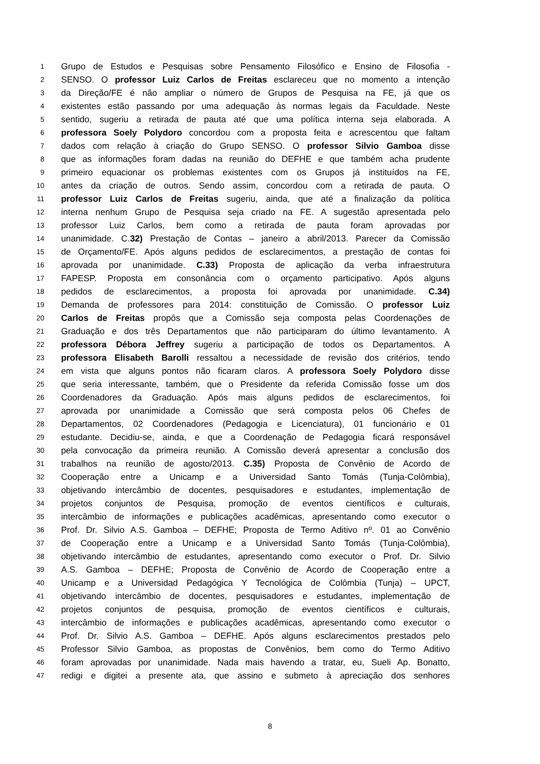1 Grupo de Estudos e Pesquisas sobre Pensamento Filosófico e Ensino de Filosofia -
2 SENSO. O professor Luiz Carlos de Freitas esclareceu que no momento a intenção
3 da Direção/FE é não ampliar o número de Grupos de Pesquisa na FE, já que os
4 existentes estão passando por uma adequação às normas legais da Faculdade. Neste
5 sentido, sugeriu a retirada de pauta até que uma política interna seja elaborada. A
6 professora Soely Polydoro concordou com a proposta feita e acrescentou que faltam
7 dados com relação à criação do Grupo SENSO. O professor Silvio Gamboa disse
8 que as informações foram dadas na reunião do DEFHE e que também acha prudente
9 primeiro equacionar os problemas existentes com os Grupos já instituídos na FE,
10 antes da criação de outros. Sendo assim, concordou com a retirada de pauta. O
11 professor Luiz Carlos de Freitas sugeriu, ainda, que até a finalização da política
12 interna nenhum Grupo de Pesquisa seja criado na FE. A sugestão apresentada pelo
13 professor Luiz Carlos, bem como a retirada de pauta foram aprovadas por
14 unanimidade. C.32) Prestação de Contas – janeiro a abril/2013. Parecer da Comissão
15 de Orçamento/FE. Após alguns pedidos de esclarecimentos, a prestação de contas foi
16 aprovada por unanimidade. C.33) Proposta de aplicação da verba infraestrutura
17 FAPESP. Proposta em consonância com o orçamento participativo. Após alguns
18 pedidos de esclarecimentos, a proposta foi aprovada por unanimidade. C.34)
19 Demanda de professores para 2014: constituição de Comissão. O professor Luiz
20 Carlos de Freitas propôs que a Comissão seja composta pelas Coordenações de
21 Graduação e dos três Departamentos que não participaram do último levantamento. A
22 professora Débora Jeffrey sugeriu a participação de todos os Departamentos. A
23 professora Elisabeth Barolli ressaltou a necessidade de revisão dos critérios, tendo
24 em vista que alguns pontos não ficaram claros. A professora Soely Polydoro disse
25 que seria interessante, também, que o Presidente da referida Comissão fosse um dos
26 Coordenadores da Graduação. Após mais alguns pedidos de esclarecimentos, foi
27 aprovada por unanimidade a Comissão que será composta pelos 06 Chefes de
28 Departamentos, 02 Coordenadores (Pedagogia e Licenciatura), 01 funcionário e 01
29 estudante. Decidiu-se, ainda, e que a Coordenação de Pedagogia ficará responsável
30 pela convocação da primeira reunião. A Comissão deverá apresentar a conclusão dos
31 trabalhos na reunião de agosto/2013. C.35) Proposta de Convênio de Acordo de
32 Cooperação entre a Unicamp e a Universidad Santo Tomás (Tunja-Colômbia),
33 objetivando intercâmbio de docentes, pesquisadores e estudantes, implementação de
34 projetos conjuntos de Pesquisa, promoção de eventos científicos e culturais,
35 intercâmbio de informações e publicações acadêmicas, apresentando como executor o
36 Prof. Dr. Silvio A.S. Gamboa – DEFHE; Proposta de Termo Aditivo nº. 01 ao Convênio
37 de Cooperação entre a Unicamp e a Universidad Santo Tomás (Tunja-Colômbia),
38 objetivando intercâmbio de estudantes, apresentando como executor o Prof. Dr. Silvio
39 A.S. Gamboa – DEFHE; Proposta de Convênio de Acordo de Cooperação entre a
40 Unicamp e a Universidad Pedagógica Y Tecnológica de Colômbia (Tunja) – UPCT,
41 objetivando intercâmbio de docentes, pesquisadores e estudantes, implementação de
42 projetos conjuntos de pesquisa, promoção de eventos científicos e culturais,
43 intercâmbio de informações e publicações acadêmicas, apresentando como executor o
44 Prof. Dr. Silvio A.S. Gamboa – DEFHE. Após alguns esclarecimentos prestados pelo
45 Professor Silvio Gamboa, as propostas de Convênios, bem como do Termo Aditivo
46 foram aprovadas por unanimidade. Nada mais havendo a tratar, eu, Sueli Ap. Bonatto,
47 redigi e digitei a presente ata, que assino e submeto à apreciação dos senhores
8